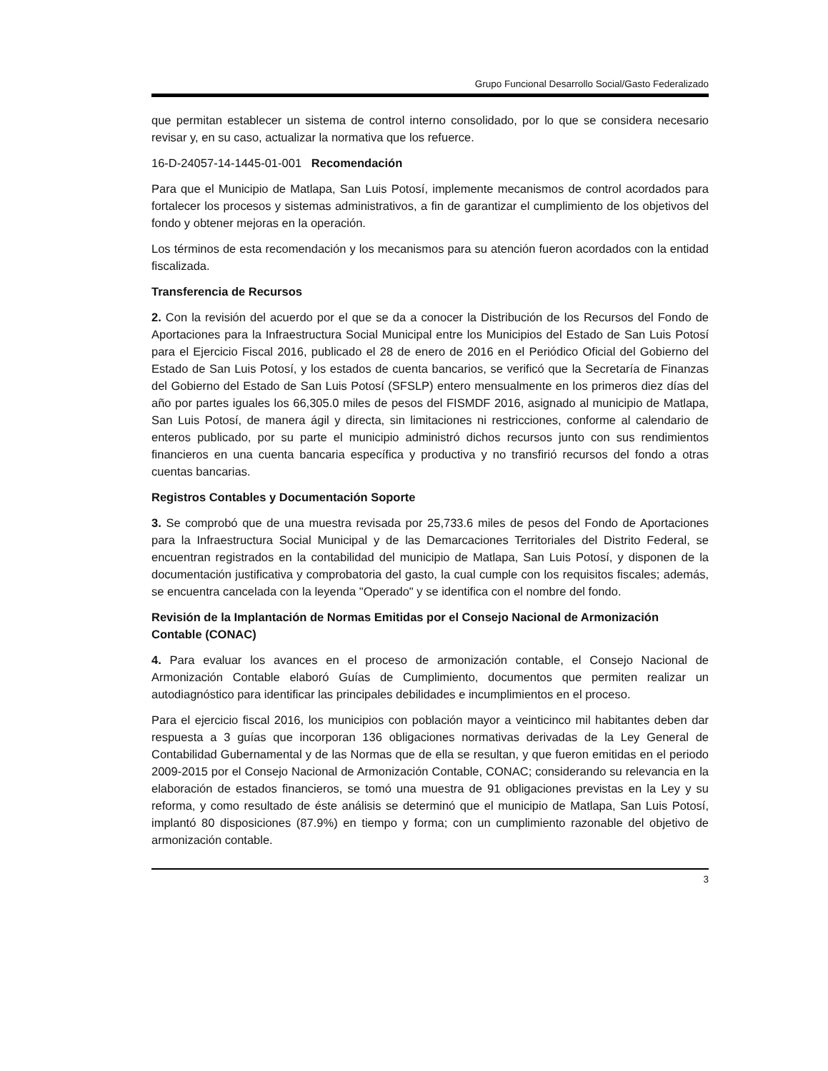Grupo Funcional Desarrollo Social/Gasto Federalizado
que permitan establecer un sistema de control interno consolidado, por lo que se considera necesario revisar y, en su caso, actualizar la normativa que los refuerce.
16-D-24057-14-1445-01-001 Recomendación
Para que el Municipio de Matlapa, San Luis Potosí, implemente mecanismos de control acordados para fortalecer los procesos y sistemas administrativos, a fin de garantizar el cumplimiento de los objetivos del fondo y obtener mejoras en la operación.
Los términos de esta recomendación y los mecanismos para su atención fueron acordados con la entidad fiscalizada.
Transferencia de Recursos
2. Con la revisión del acuerdo por el que se da a conocer la Distribución de los Recursos del Fondo de Aportaciones para la Infraestructura Social Municipal entre los Municipios del Estado de San Luis Potosí para el Ejercicio Fiscal 2016, publicado el 28 de enero de 2016 en el Periódico Oficial del Gobierno del Estado de San Luis Potosí, y los estados de cuenta bancarios, se verificó que la Secretaría de Finanzas del Gobierno del Estado de San Luis Potosí (SFSLP) entero mensualmente en los primeros diez días del año por partes iguales los 66,305.0 miles de pesos del FISMDF 2016, asignado al municipio de Matlapa, San Luis Potosí, de manera ágil y directa, sin limitaciones ni restricciones, conforme al calendario de enteros publicado, por su parte el municipio administró dichos recursos junto con sus rendimientos financieros en una cuenta bancaria específica y productiva y no transfirió recursos del fondo a otras cuentas bancarias.
Registros Contables y Documentación Soporte
3. Se comprobó que de una muestra revisada por 25,733.6 miles de pesos del Fondo de Aportaciones para la Infraestructura Social Municipal y de las Demarcaciones Territoriales del Distrito Federal, se encuentran registrados en la contabilidad del municipio de Matlapa, San Luis Potosí, y disponen de la documentación justificativa y comprobatoria del gasto, la cual cumple con los requisitos fiscales; además, se encuentra cancelada con la leyenda "Operado" y se identifica con el nombre del fondo.
Revisión de la Implantación de Normas Emitidas por el Consejo Nacional de Armonización Contable (CONAC)
4. Para evaluar los avances en el proceso de armonización contable, el Consejo Nacional de Armonización Contable elaboró Guías de Cumplimiento, documentos que permiten realizar un autodiagnóstico para identificar las principales debilidades e incumplimientos en el proceso.
Para el ejercicio fiscal 2016, los municipios con población mayor a veinticinco mil habitantes deben dar respuesta a 3 guías que incorporan 136 obligaciones normativas derivadas de la Ley General de Contabilidad Gubernamental y de las Normas que de ella se resultan, y que fueron emitidas en el periodo 2009-2015 por el Consejo Nacional de Armonización Contable, CONAC; considerando su relevancia en la elaboración de estados financieros, se tomó una muestra de 91 obligaciones previstas en la Ley y su reforma, y como resultado de éste análisis se determinó que el municipio de Matlapa, San Luis Potosí, implantó 80 disposiciones (87.9%) en tiempo y forma; con un cumplimiento razonable del objetivo de armonización contable.
3